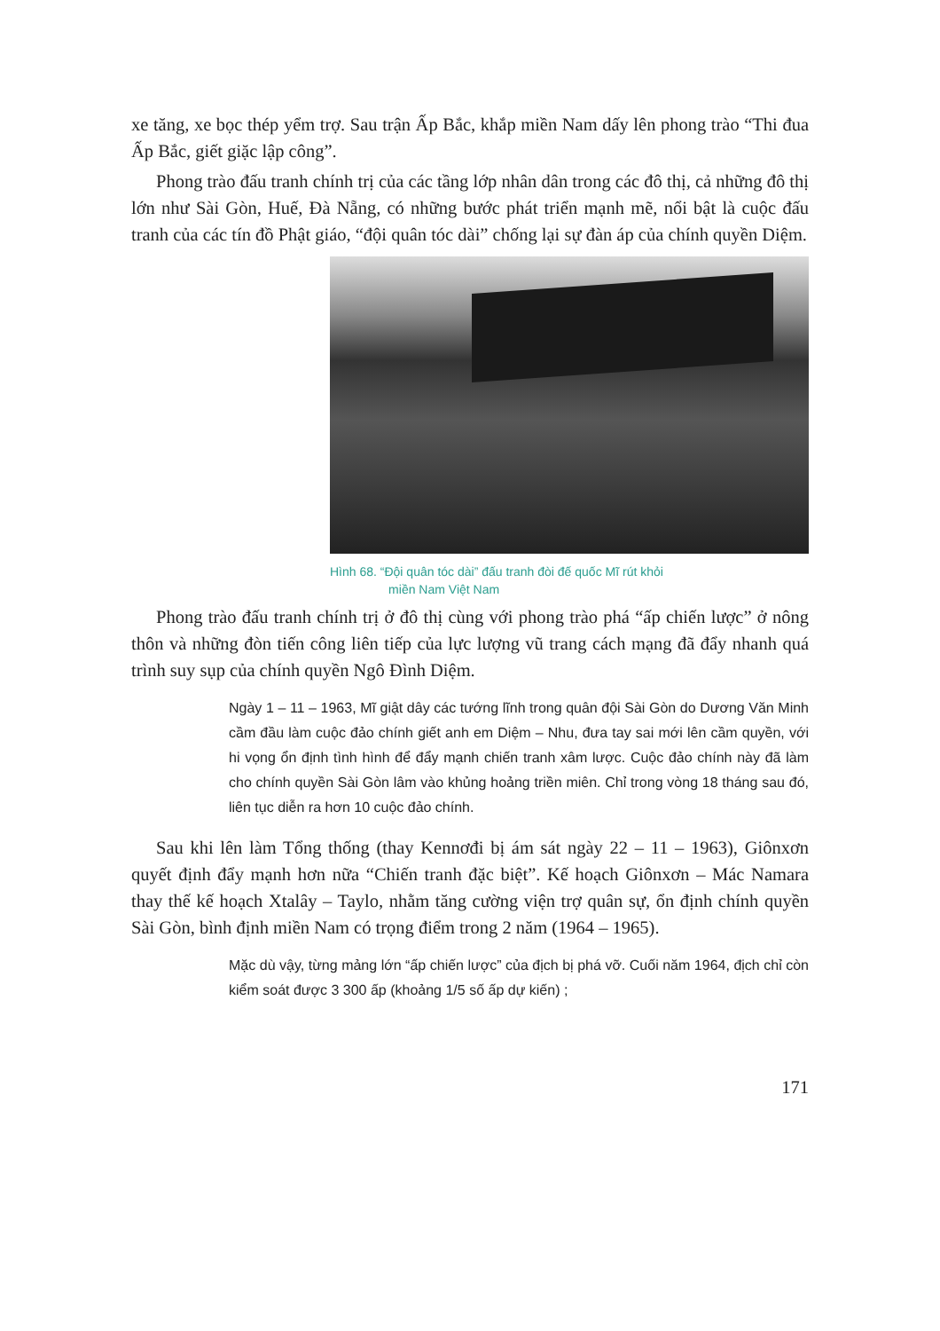xe tăng, xe bọc thép yểm trợ. Sau trận Ấp Bắc, khắp miền Nam dấy lên phong trào “Thi đua Ấp Bắc, giết giặc lập công”.
Phong trào đấu tranh chính trị của các tầng lớp nhân dân trong các đô thị, cả những đô thị lớn như Sài Gòn, Huế, Đà Nẵng, có những bước phát triển mạnh mẽ, nổi bật là cuộc đấu tranh của các tín đồ Phật giáo, “đội quân tóc dài” chống lại sự đàn áp của chính quyền Diệm.
Hình 68. “Đội quân tóc dài” đấu tranh đòi đế quốc Mĩ rút khỏi
miền Nam Việt Nam
Phong trào đấu tranh chính trị ở đô thị cùng với phong trào phá “ấp chiến lược” ở nông thôn và những đòn tiến công liên tiếp của lực lượng vũ trang cách mạng đã đẩy nhanh quá trình suy sụp của chính quyền Ngô Đình Diệm.
Ngày 1 – 11 – 1963, Mĩ giật dây các tướng lĩnh trong quân đội Sài Gòn do Dương Văn Minh cầm đầu làm cuộc đảo chính giết anh em Diệm – Nhu, đưa tay sai mới lên cầm quyền, với hi vọng ổn định tình hình để đẩy mạnh chiến tranh xâm lược. Cuộc đảo chính này đã làm cho chính quyền Sài Gòn lâm vào khủng hoảng triền miên. Chỉ trong vòng 18 tháng sau đó, liên tục diễn ra hơn 10 cuộc đảo chính.
Sau khi lên làm Tổng thống (thay Kennơđi bị ám sát ngày 22 – 11 – 1963), Giônxơn quyết định đẩy mạnh hơn nữa “Chiến tranh đặc biệt”. Kế hoạch Giônxơn – Mác Namara thay thế kế hoạch Xtalây – Taylo, nhằm tăng cường viện trợ quân sự, ổn định chính quyền Sài Gòn, bình định miền Nam có trọng điểm trong 2 năm (1964 – 1965).
Mặc dù vậy, từng mảng lớn “ấp chiến lược” của địch bị phá vỡ. Cuối năm 1964, địch chỉ còn kiểm soát được 3 300 ấp (khoảng 1/5 số ấp dự kiến) ;
171